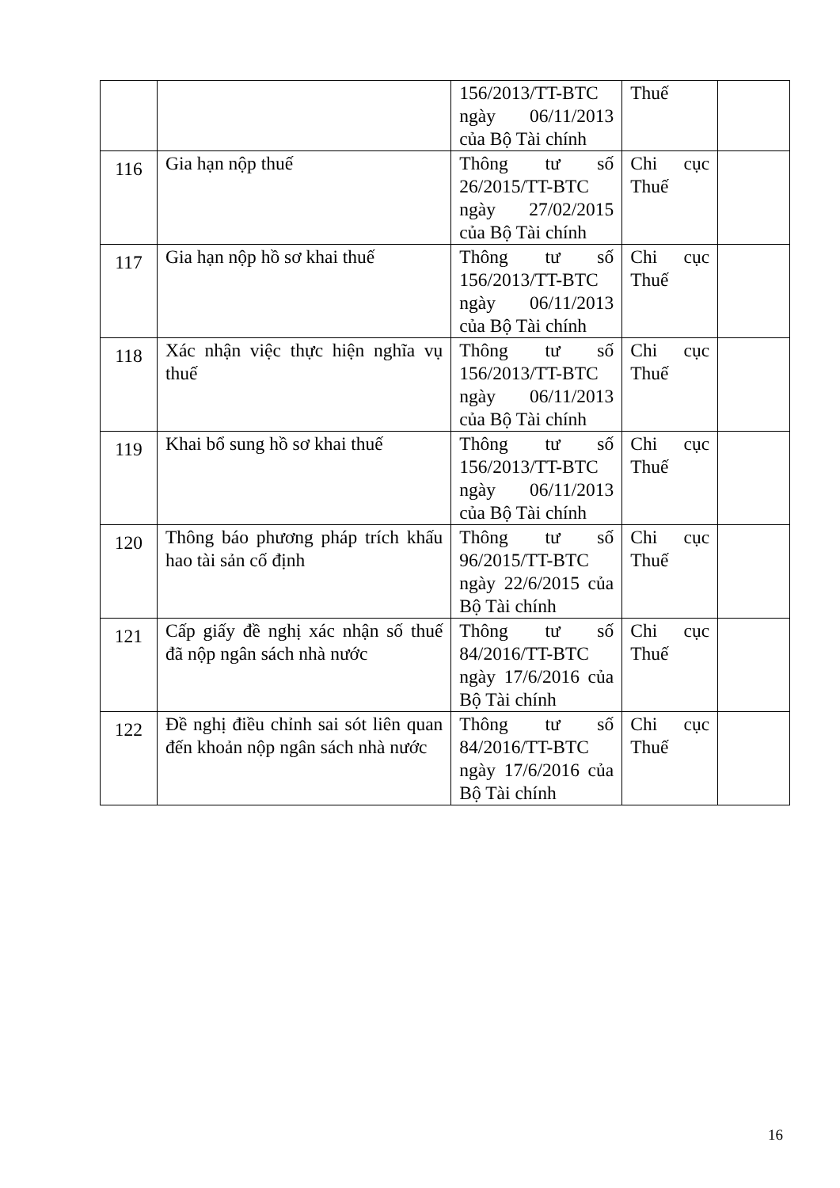| | | 156/2013/TT-BTC ngày 06/11/2013 của Bộ Tài chính | Thuế | |
| 116 | Gia hạn nộp thuế | Thông tư số 26/2015/TT-BTC ngày 27/02/2015 của Bộ Tài chính | Chi cục Thuế | |
| 117 | Gia hạn nộp hồ sơ khai thuế | Thông tư số 156/2013/TT-BTC ngày 06/11/2013 của Bộ Tài chính | Chi cục Thuế | |
| 118 | Xác nhận việc thực hiện nghĩa vụ thuế | Thông tư số 156/2013/TT-BTC ngày 06/11/2013 của Bộ Tài chính | Chi cục Thuế | |
| 119 | Khai bổ sung hồ sơ khai thuế | Thông tư số 156/2013/TT-BTC ngày 06/11/2013 của Bộ Tài chính | Chi cục Thuế | |
| 120 | Thông báo phương pháp trích khấu hao tài sản cố định | Thông tư số 96/2015/TT-BTC ngày 22/6/2015 của Bộ Tài chính | Chi cục Thuế | |
| 121 | Cấp giấy đề nghị xác nhận số thuế đã nộp ngân sách nhà nước | Thông tư số 84/2016/TT-BTC ngày 17/6/2016 của Bộ Tài chính | Chi cục Thuế | |
| 122 | Đề nghị điều chỉnh sai sót liên quan đến khoản nộp ngân sách nhà nước | Thông tư số 84/2016/TT-BTC ngày 17/6/2016 của Bộ Tài chính | Chi cục Thuế | |
16